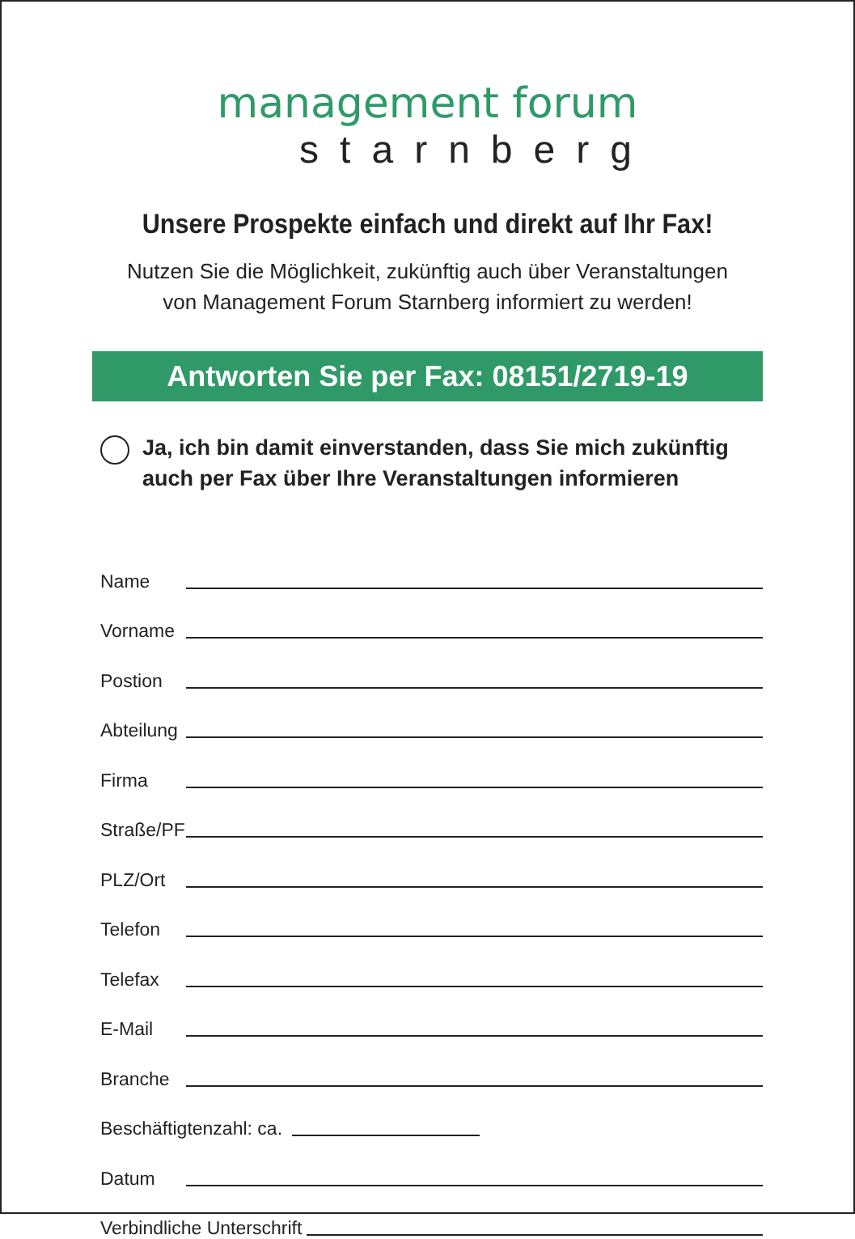management forum
starnberg
Unsere Prospekte einfach und direkt auf Ihr Fax!
Nutzen Sie die Möglichkeit, zukünftig auch über Veranstaltungen
von Management Forum Starnberg informiert zu werden!
Antworten Sie per Fax: 08151/2719-19
Ja, ich bin damit einverstanden, dass Sie mich zukünftig
auch per Fax über Ihre Veranstaltungen informieren
Name
Vorname
Postion
Abteilung
Firma
Straße/PF
PLZ/Ort
Telefon
Telefax
E-Mail
Branche
Beschäftigtenzahl: ca.
Datum
Verbindliche Unterschrift